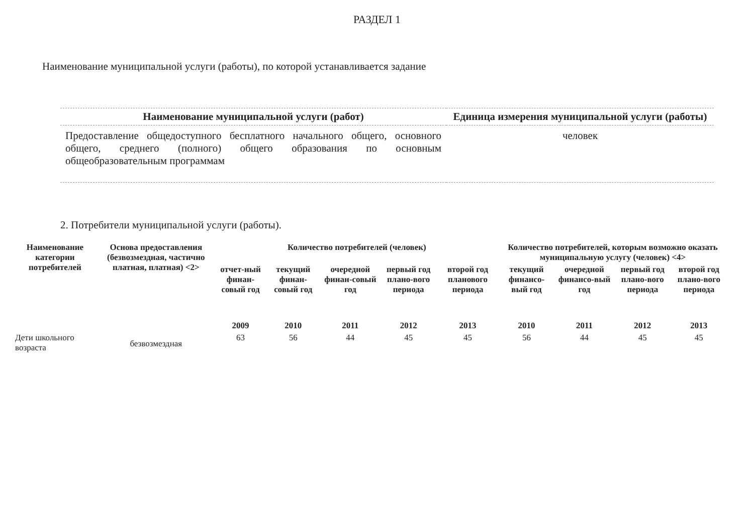РАЗДЕЛ 1
Наименование муниципальной услуги (работы), по которой устанавливается задание
| Наименование муниципальной услуги (работ) | Единица измерения муниципальной услуги (работы) |
| --- | --- |
| Предоставление общедоступного бесплатного начального общего, основного общего, среднего (полного) общего образования по основным общеобразовательным программам | человек |
2. Потребители муниципальной услуги (работы).
| Наименование категории потребителей | Основа предоставления (безвозмездная, частично платная, платная) <2> | Количество потребителей (человек) | | | | | Количество потребителей, которым возможно оказать муниципальную услугу (человек) <4> | | | |
| --- | --- | --- | --- | --- | --- | --- | --- | --- | --- | --- |
| | | отчет-ный финан-совый год | текущий финан-совый год | очередной финан-совый год | первый год плано-вого периода | второй год планового периода | текущий финансо-вый год | очередной финансо-вый год | первый год плано-вого периода | второй год плано-вого периода |
| | | 2009 | 2010 | 2011 | 2012 | 2013 | 2010 | 2011 | 2012 | 2013 |
| Дети школьного возраста | безвозмездная | 63 | 56 | 44 | 45 | 45 | 56 | 44 | 45 | 45 |